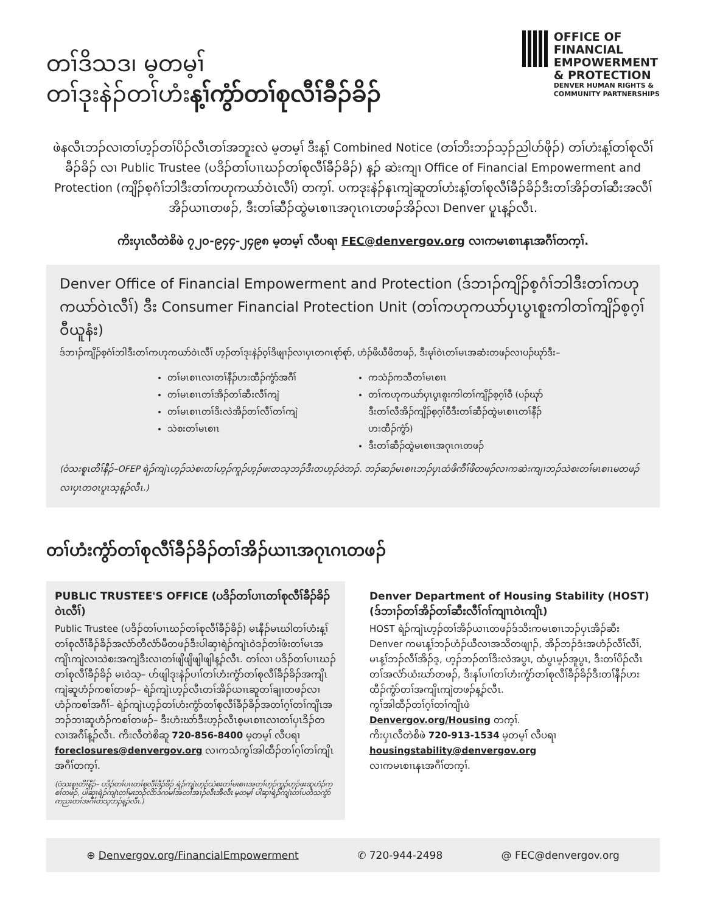တၢ်ဒိသဒ၊ မ့တမ့ၢ်
တၢ်ဒုးနဲၣ်တၢ်ဟံးန့ၢ်ကွံာ်တၢ်စုလီၢ်ခီၣ်ခိၣ်
OFFICE OF
FINANCIAL
EMPOWERMENT
& PROTECTION
DENVER HUMAN RIGHTS &
COMMUNITY PARTNERSHIPS
ဖဲနလီၤဘၣ်လၢတၢ်ဟ့ၣ်တၢ်ပိၣ်လီၤတၢ်အဘူးလဲ မ့တမ့ၢ် ဒီးန့ၢ် Combined Notice (တၢ်ဘိးဘၣ်သ့ၣ်ညါဟ်ဖိုၣ်) တၢ်ဟံးန့ၢ်တၢ်စုလီၢ်ခီၣ်ခိၣ် လၢ Public Trustee (ပဒိၣ်တၢ်ပၢၤဃၣ်တၢ်စုလီၢ်ခီၣ်ခိၣ်) န့ၣ် ဆဲးကျၢ Office of Financial Empowerment and Protection (ကျိၣ်စ့ဂံၢ်ဘါဒီးတၢ်ကဟုကယာ်ဝဲၤလီၢ်) တက့ၢ်. ပကဒုးနဲၣ်နၤကျဲဆူတၢ်ဟံးန့ၢ်တၢ်စုလီၢ်ခီၣ်ခိၣ်ဒီးတၢ်အိၣ်တၢ်ဆီးအလီၢ်အိၣ်ယၢၤတဖၣ်, ဒီးတၢ်ဆီၣ်ထွဲမၤစၢၤအဂုၤဂၤတဖၣ်အိၣ်လၢ Denver ပူၤန့ၣ်လီၤ.
ကိးပှၤလီတဲစိဖဲ ၇၂၀-၉၄၄-၂၄၉၈ မ့တမ့ၢ် လီပရၢ FEC@denvergov.org လၢကမၤစၢၤနၤအဂီၢ်တက့ၢ်.
Denver Office of Financial Empowerment and Protection (ဒ်ဘၢၣ်ကျိၣ်စ့ဂံၢ်ဘါဒီးတၢ်ကဟုကယာ်ဝဲၤလီၢ်) ဒီး Consumer Financial Protection Unit (တၢ်ကဟုကယာ်ပှၤပွၤစူးကါတၢ်ကျိၣ်စ့ဂ့ၢ်ဝီယူနံး)
ဒ်ဘၢၣ်ကျိၣ်စ့ဂံၢ်ဘါဒီးတၢ်ကဟုကယာ်ဝဲၤလီၢ် ဟ့ၣ်တၢ်ဒုးနဲၣ်ဝ့ၢ်ဒိဖျၢၣ်လၢပှၤတဂၤစုာ်စုာ်, ဟံၣ်ဖိယီဖိတဖၣ်, ဒီးမုၢ်ဝဲၤတၢ်မၤအဆံးတဖၣ်လၢပၣ်ဃုာ်ဒီး–
တၢ်မၤစၢၤလၢတၢ်နီၣ်ဟးထီၣ်ကွံာ်အဂီၢ်
တၢ်မၤစၢၤတၢ်အိၣ်တၢ်ဆီးလီၢ်ကျဲ
တၢ်မၤစၢၤတၢ်ဒိးလဲအိၣ်တၢ်လီၢ်တၢ်ကျဲ
သဲစးတၢ်မၤစၢၤ
ကသံၣ်ကသီတၢ်မၤစၢၤ
တၢ်ကဟုကယာ်ပှၤပွၤစူးကါတၢ်ကျိၣ်စ့ဂ့ၢ်ဝီ (ပၣ်ဃုာ်ဒီးတၢ်လီအိၣ်ကျိၣ်စ့ဂ့ၢ်ဝီဒီးတၢ်ဆီၣ်ထွဲမၤစၢၤတၢ်နီၣ်ဟးထီၣ်ကွံာ်)
ဒီးတၢ်ဆီၣ်ထွဲမၤစၢၤအဂုၤဂၤတဖၣ်
(ဝံသးစူၤတိၢ်နီၣ်–OFEP ရဲၣ်ကျဲၤဟ့ၣ်သဲစးတၢ်ဟ့ၣ်ကူၣ်ဟ့ၣ်ဖးတသ့ဘၣ်ဒီးတဟ့ၣ်ဝဲဘၣ်. ဘၣ်ဆၣ်မၤစၢၤဘၣ်ပှၤထံဖိကီၢ်ဖိတဖၣ်လၢကဆဲးကျၢဘၣ်သဲစးတၢ်မၤစၢၤမတဖၣ်လၢပှၤတဝၤပူၤသ့န့ၣ်လီၤ.)
တၢ်ဟံးကွံာ်တၢ်စုလီၢ်ခီၣ်ခိၣ်တၢ်အိၣ်ယၢၤအဂုၤဂၤတဖၣ်
PUBLIC TRUSTEE'S OFFICE (ပဒိၣ်တၢ်ပၢၤတၢ်စုလီၢ်ခီၣ်ခိၣ်ဝဲၤလီၢ်)
Public Trustee (ပဒိၣ်တၢ်ပၢၤဃၣ်တၢ်စုလီၢ်ခီၣ်ခိၣ်) မၤနီၣ်မၤဃါတၢ်ဟံးန့ၢ်တၢ်စုလီၢ်ခီၣ်ခိၣ်အလံာ်တီလံာ်မီတဖၣ်ဒီးပါဆှၢရဲၣ်ကျဲၤဝဲဒၣ်တၢ်ဖံးတၢ်မၤအကျိၤကျဲလၢသဲစးအကျဲဒီးလၢတၢ်ဖျိဖျိဖျါဖျါန့ၣ်လီၤ. တၢ်လၢ ပဒိၣ်တၢ်ပၢၤဃၣ်တၢ်စုလီၢ်ခီၣ်ခိၣ် မၤဝဲသ့– ဟ်ဖျါဒုးနဲၣ်ပၢၢ်တၢ်ဟံးကွံာ်တၢ်စုလီၢ်ခီၣ်ခိၣ်အကျိၤကျဲဆူဟံၣ်ကစၢ်တဖၣ်– ရဲၣ်ကျဲၤဟ့ၣ်လီၤတၢ်အိၣ်ယၢၤဆူတၢ်ချၢတဖၣ်လၢဟံၣ်ကစၢ်အဂီၢ်– ရဲၣ်ကျဲၤဟ့ၣ်တၢ်ဟံးကွံာ်တၢ်စုလီၢ်ခီၣ်ခိၣ်အတၢ်ဂ့ၢ်တၢ်ကျိၤအဘၣ်ဘၢဆူဟံၣ်ကစၢ်တဖၣ်– ဒီးဟံးဃာ်ဒီးဟ့ၣ်လီၤစ့မၤစၢၤလၢတၢ်ပှၤဒိၣ်တလၢအဂီၢ်န့ၣ်လီၤ. ကိးလီတဲစိဆူ 720-856-8400 မ့တမ့ၢ် လီပရၢ
foreclosures@denvergov.org လၢကသံကွၢ်အါထီၣ်တၢ်ဂ့ၢ်တၢ်ကျိၤအဂီၢ်တက့ၢ်.
(ဝံသးစူၤတိၢ်နီၣ်– ပဒိၣ်တၢ်ပၢၤတၢ်စုလီၢ်ခီၣ်ခိၣ် ရဲၣ်ကျဲၤဟ့ၣ်သဲစးတၢ်မၤစၢၤအတၢ်ဟ့ၣ်ကူၣ်ဟ့ၣ်ဖးဆူဟံၣ်ကစၢ်တဖၣ်, ပါဆှၢရဲၣ်ကျဲၤတၢ်မၤဘၣ်လိာ်ဒ်ကမၢ်အတၢ်အၢၣ်လီၤအီလီၤ မ့တမ့ၢ် ပါဆှၢရဲၣ်ကျဲၤတၢ်ပတံသကွံာ်ကညးတၢ်အဂီၢ်တသ့ဘၣ်န့ၣ်လီၤ.)
Denver Department of Housing Stability (HOST) (ဒ်ဘၢၣ်တၢ်အိၣ်တၢ်ဆီးလီၢ်ဂၢ်ကျၢၤဝဲၤကျိၤ)
HOST ရဲၣ်ကျဲၤဟ့ၣ်တၢ်အိၣ်ယၢၤတဖၣ်ဒ်သိးကမၤစၢၤဘၣ်ပှၤအိၣ်ဆီး Denver ကမၤန့ၢ်ဘၣ်ဟံၣ်ယီလၢအသိတဖျၢၣ်, အိၣ်ဘၣ်ဒံးအဟံၣ်လီၢ်လီၢ်, မၤန့ၢ်ဘၣ်လီၢ်အိၣ်ဒ့, ဟ့ၣ်ဘၣ်တၢ်ဒိးလဲအပွၤ, ထံပွၤမ့ၣ်အူပွၤ, ဒီးတၢ်ပိၣ်လီၤတၢ်အလံာ်ယံးဃာ်တဖၣ်, ဒီးနၢ်ပၢၢ်တၢ်ဟံးကွံာ်တၢ်စုလီၢ်ခီၣ်ခိၣ်ဒီးတၢ်နီၣ်ဟးထီၣ်ကွံာ်တၢ်အကျိၤကျဲတဖၣ်န့ၣ်လီၤ.
ကွၢ်အါထီၣ်တၢ်ဂ့ၢ်တၢ်ကျိၤဖဲ
Denvergov.org/Housing တက့ၢ်.
ကိးပှၤလီတဲစိဖဲ 720-913-1534 မ့တမ့ၢ် လီပရၢ
housingstability@denvergov.org
လၢကမၤစၢၤနၤအဂီၢ်တက့ၢ်.
⊕ Denvergov.org/FinancialEmpowerment ✆ 720-944-2498 @ FEC@denvergov.org